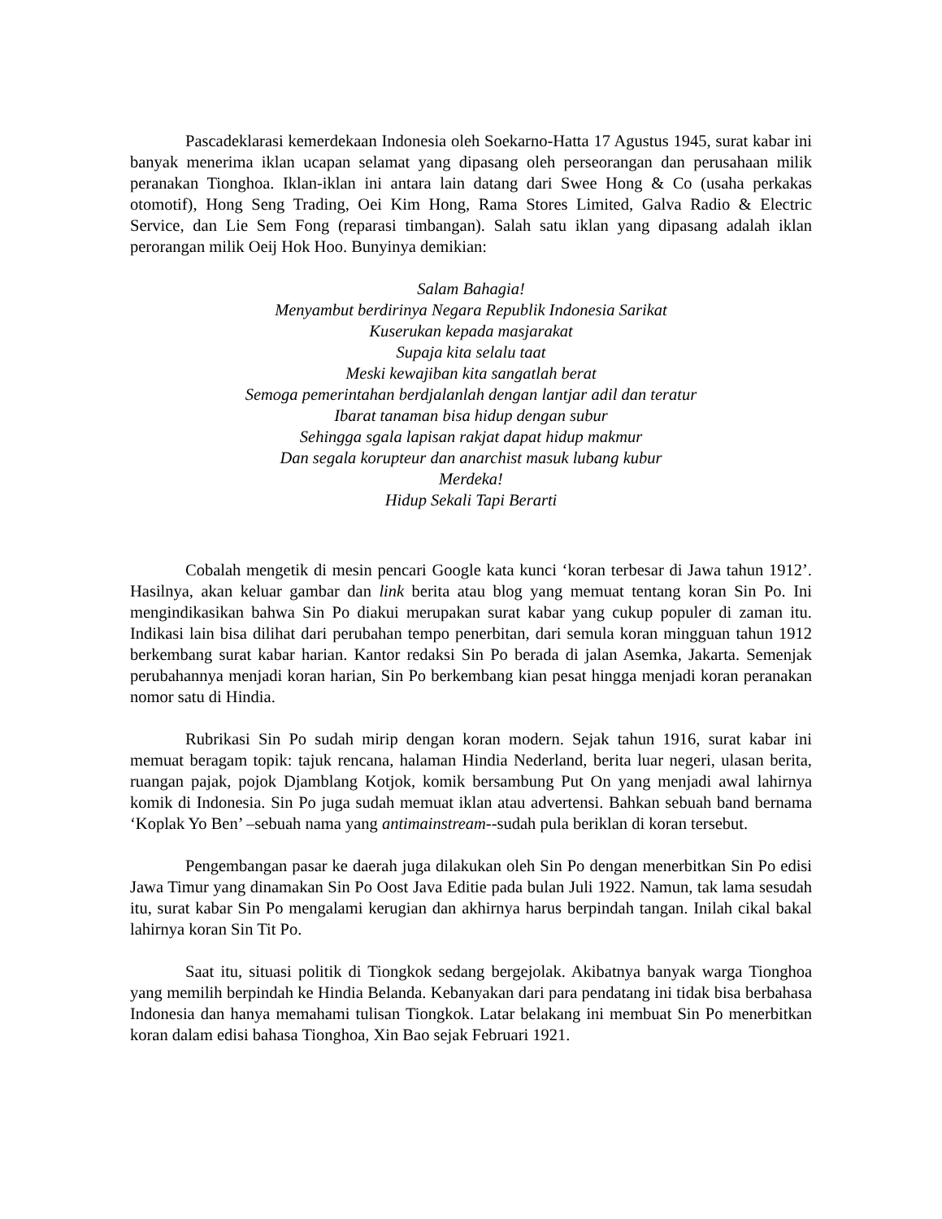Pascadeklarasi kemerdekaan Indonesia oleh Soekarno-Hatta 17 Agustus 1945, surat kabar ini banyak menerima iklan ucapan selamat yang dipasang oleh perseorangan dan perusahaan milik peranakan Tionghoa. Iklan-iklan ini antara lain datang dari Swee Hong & Co (usaha perkakas otomotif), Hong Seng Trading, Oei Kim Hong, Rama Stores Limited, Galva Radio & Electric Service, dan Lie Sem Fong (reparasi timbangan). Salah satu iklan yang dipasang adalah iklan perorangan milik Oeij Hok Hoo. Bunyinya demikian:
Salam Bahagia!
Menyambut berdirinya Negara Republik Indonesia Sarikat
Kuserukan kepada masjarakat
Supaja kita selalu taat
Meski kewajiban kita sangatlah berat
Semoga pemerintahan berdjalanlah dengan lantjar adil dan teratur
Ibarat tanaman bisa hidup dengan subur
Sehingga sgala lapisan rakjat dapat hidup makmur
Dan segala korupteur dan anarchist masuk lubang kubur
Merdeka!
Hidup Sekali Tapi Berarti
Cobalah mengetik di mesin pencari Google kata kunci ‘koran terbesar di Jawa tahun 1912’. Hasilnya, akan keluar gambar dan link berita atau blog yang memuat tentang koran Sin Po. Ini mengindikasikan bahwa Sin Po diakui merupakan surat kabar yang cukup populer di zaman itu. Indikasi lain bisa dilihat dari perubahan tempo penerbitan, dari semula koran mingguan tahun 1912 berkembang surat kabar harian. Kantor redaksi Sin Po berada di jalan Asemka, Jakarta. Semenjak perubahannya menjadi koran harian, Sin Po berkembang kian pesat hingga menjadi koran peranakan nomor satu di Hindia.
Rubrikasi Sin Po sudah mirip dengan koran modern. Sejak tahun 1916, surat kabar ini memuat beragam topik: tajuk rencana, halaman Hindia Nederland, berita luar negeri, ulasan berita, ruangan pajak, pojok Djamblang Kotjok, komik bersambung Put On yang menjadi awal lahirnya komik di Indonesia. Sin Po juga sudah memuat iklan atau advertensi. Bahkan sebuah band bernama ‘Koplak Yo Ben’ –sebuah nama yang antimainstream--sudah pula beriklan di koran tersebut.
Pengembangan pasar ke daerah juga dilakukan oleh Sin Po dengan menerbitkan Sin Po edisi Jawa Timur yang dinamakan Sin Po Oost Java Editie pada bulan Juli 1922. Namun, tak lama sesudah itu, surat kabar Sin Po mengalami kerugian dan akhirnya harus berpindah tangan. Inilah cikal bakal lahirnya koran Sin Tit Po.
Saat itu, situasi politik di Tiongkok sedang bergejolak. Akibatnya banyak warga Tionghoa yang memilih berpindah ke Hindia Belanda. Kebanyakan dari para pendatang ini tidak bisa berbahasa Indonesia dan hanya memahami tulisan Tiongkok. Latar belakang ini membuat Sin Po menerbitkan koran dalam edisi bahasa Tionghoa, Xin Bao sejak Februari 1921.